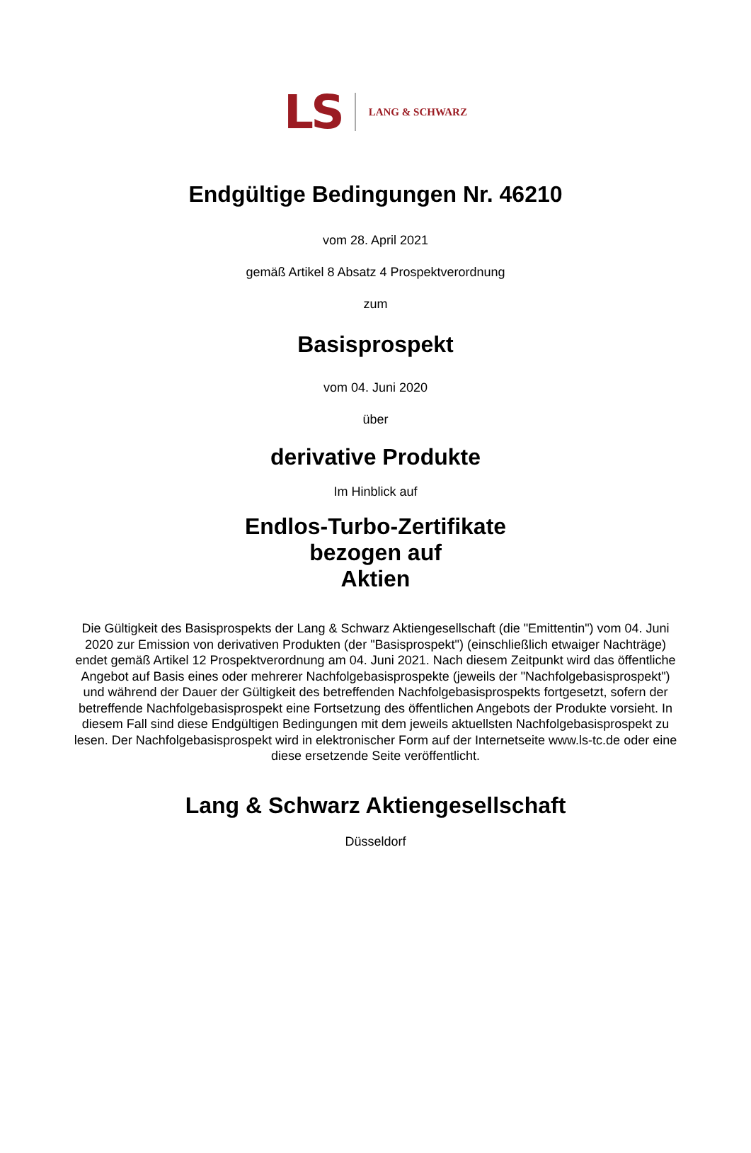LS LANG & SCHWARZ
Endgültige Bedingungen Nr. 46210
vom 28. April 2021
gemäß Artikel 8 Absatz 4 Prospektverordnung
zum
Basisprospekt
vom 04. Juni 2020
über
derivative Produkte
Im Hinblick auf
Endlos-Turbo-Zertifikate
bezogen auf
Aktien
Die Gültigkeit des Basisprospekts der Lang & Schwarz Aktiengesellschaft (die "Emittentin") vom 04. Juni 2020 zur Emission von derivativen Produkten (der "Basisprospekt") (einschließlich etwaiger Nachträge) endet gemäß Artikel 12 Prospektverordnung am 04. Juni 2021. Nach diesem Zeitpunkt wird das öffentliche Angebot auf Basis eines oder mehrerer Nachfolgebasisprospekte (jeweils der "Nachfolgebasisprospekt") und während der Dauer der Gültigkeit des betreffenden Nachfolgebasisprospekts fortgesetzt, sofern der betreffende Nachfolgebasisprospekt eine Fortsetzung des öffentlichen Angebots der Produkte vorsieht. In diesem Fall sind diese Endgültigen Bedingungen mit dem jeweils aktuellsten Nachfolgebasisprospekt zu lesen. Der Nachfolgebasisprospekt wird in elektronischer Form auf der Internetseite www.ls-tc.de oder eine diese ersetzende Seite veröffentlicht.
Lang & Schwarz Aktiengesellschaft
Düsseldorf